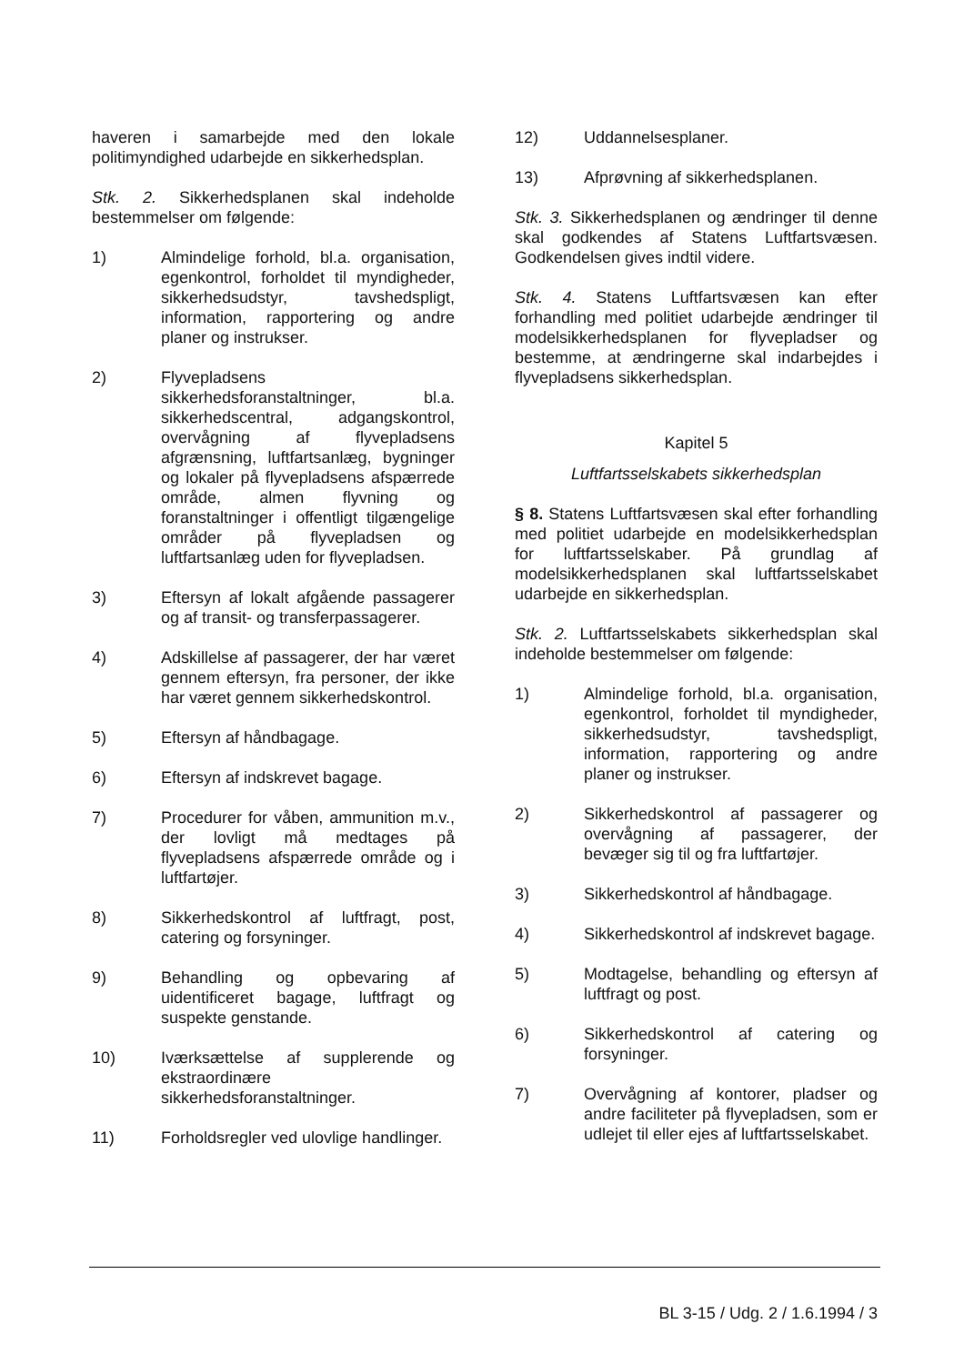haveren i samarbejde med den lokale politimyndighed udarbejde en sikkerhedsplan.
Stk. 2. Sikkerhedsplanen skal indeholde bestemmelser om følgende:
1) Almindelige forhold, bl.a. organisation, egenkontrol, forholdet til myndigheder, sikkerhedsudstyr, tavshedspligt, information, rapportering og andre planer og instrukser.
2) Flyvepladsens sikkerhedsforanstaltninger, bl.a. sikkerhedscentral, adgangskontrol, overvågning af flyvepladsens afgrænsning, luftfartsanlæg, bygninger og lokaler på flyvepladsens afspærrede område, almen flyvning og foranstaltninger i offentligt tilgængelige områder på flyvepladsen og luftfartsanlæg uden for flyvepladsen.
3) Eftersyn af lokalt afgående passagerer og af transit- og transferpassagerer.
4) Adskillelse af passagerer, der har været gennem eftersyn, fra personer, der ikke har været gennem sikkerhedskontrol.
5) Eftersyn af håndbagage.
6) Eftersyn af indskrevet bagage.
7) Procedurer for våben, ammunition m.v., der lovligt må medtages på flyvepladsens afspærrede område og i luftfartøjer.
8) Sikkerhedskontrol af luftfragt, post, catering og forsyninger.
9) Behandling og opbevaring af uidentificeret bagage, luftfragt og suspekte genstande.
10) Iværksættelse af supplerende og ekstraordinære sikkerhedsforanstaltninger.
11) Forholdsregler ved ulovlige handlinger.
12) Uddannelsesplaner.
13) Afprøvning af sikkerhedsplanen.
Stk. 3. Sikkerhedsplanen og ændringer til denne skal godkendes af Statens Luftfartsvæsen. Godkendelsen gives indtil videre.
Stk. 4. Statens Luftfartsvæsen kan efter forhandling med politiet udarbejde ændringer til modelsikkerhedsplanen for flyvepladser og bestemme, at ændringerne skal indarbejdes i flyvepladsens sikkerhedsplan.
Kapitel 5
Luftfartsselskabets sikkerhedsplan
§ 8. Statens Luftfartsvæsen skal efter forhandling med politiet udarbejde en modelsikkerhedsplan for luftfartsselskaber. På grundlag af modelsikkerhedsplanen skal luftfartsselskabet udarbejde en sikkerhedsplan.
Stk. 2. Luftfartsselskabets sikkerhedsplan skal indeholde bestemmelser om følgende:
1) Almindelige forhold, bl.a. organisation, egenkontrol, forholdet til myndigheder, sikkerhedsudstyr, tavshedspligt, information, rapportering og andre planer og instrukser.
2) Sikkerhedskontrol af passagerer og overvågning af passagerer, der bevæger sig til og fra luftfartøjer.
3) Sikkerhedskontrol af håndbagage.
4) Sikkerhedskontrol af indskrevet bagage.
5) Modtagelse, behandling og eftersyn af luftfragt og post.
6) Sikkerhedskontrol af catering og forsyninger.
7) Overvågning af kontorer, pladser og andre faciliteter på flyvepladsen, som er udlejet til eller ejes af luftfartsselskabet.
BL 3-15 / Udg. 2 / 1.6.1994 / 3